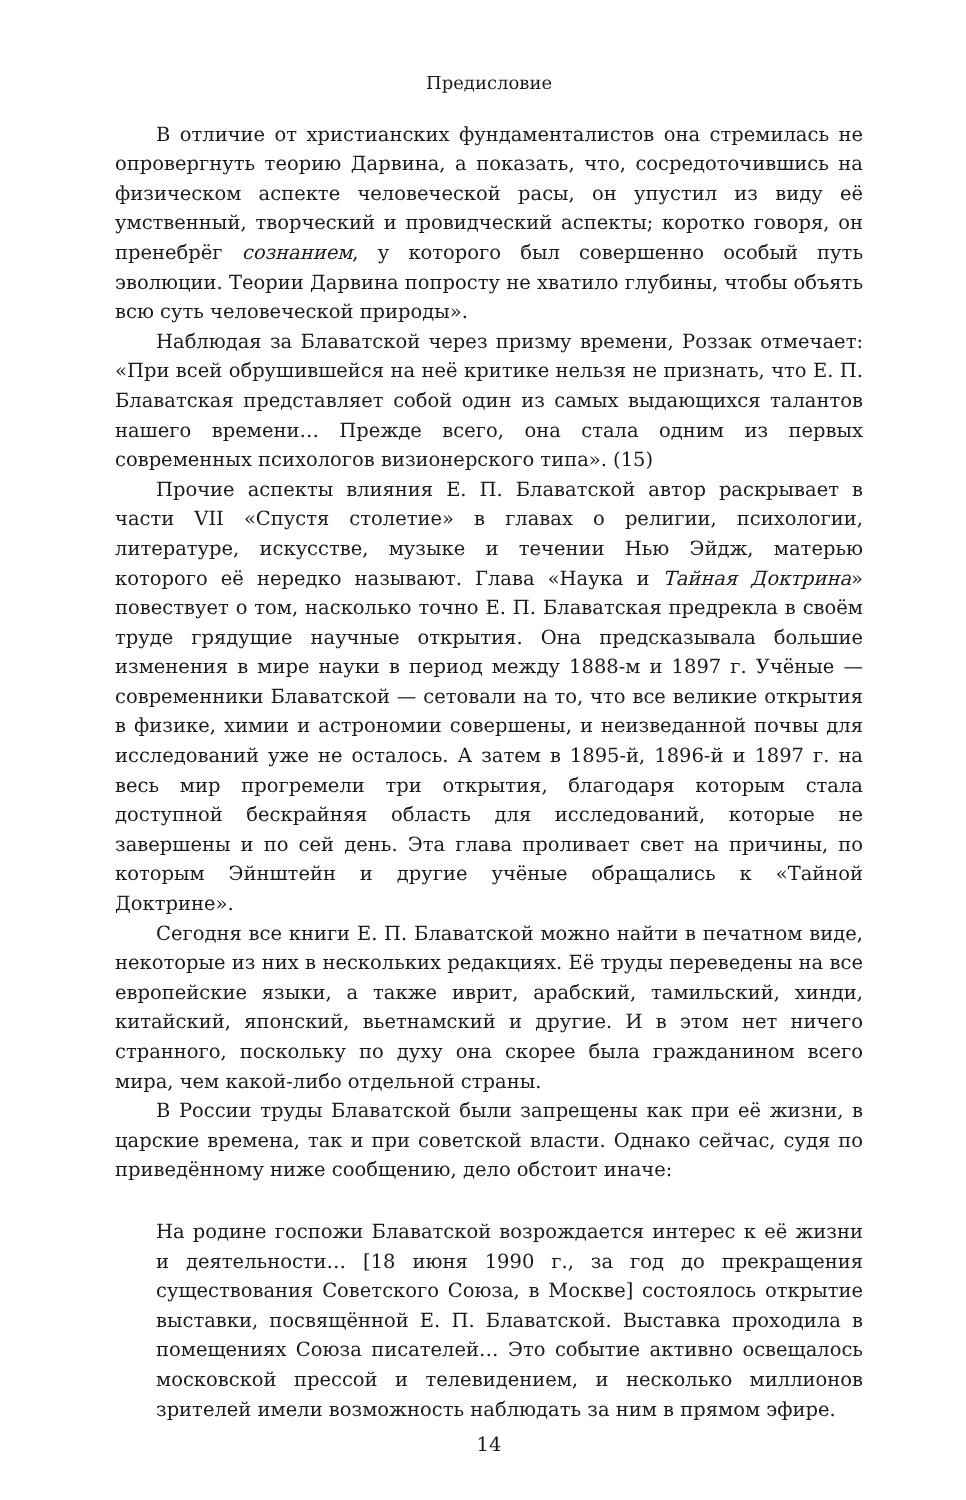Предисловие
В отличие от христианских фундаменталистов она стремилась не опровергнуть теорию Дарвина, а показать, что, сосредоточившись на физическом аспекте человеческой расы, он упустил из виду её умственный, творческий и провидческий аспекты; коротко говоря, он пренебрёг сознанием, у которого был совершенно особый путь эволюции. Теории Дарвина попросту не хватило глубины, чтобы объять всю суть человеческой природы».
Наблюдая за Блаватской через призму времени, Роззак отмечает: «При всей обрушившейся на неё критике нельзя не признать, что Е. П. Блаватская представляет собой один из самых выдающихся талантов нашего времени… Прежде всего, она стала одним из первых современных психологов визионерского типа». (15)
Прочие аспекты влияния Е. П. Блаватской автор раскрывает в части VII «Спустя столетие» в главах о религии, психологии, литературе, искусстве, музыке и течении Нью Эйдж, матерью которого её нередко называют. Глава «Наука и Тайная Доктрина» повествует о том, насколько точно Е. П. Блаватская предрекла в своём труде грядущие научные открытия. Она предсказывала большие изменения в мире науки в период между 1888-м и 1897 г. Учёные — современники Блаватской — сетовали на то, что все великие открытия в физике, химии и астрономии совершены, и неизведанной почвы для исследований уже не осталось. А затем в 1895-й, 1896-й и 1897 г. на весь мир прогремели три открытия, благодаря которым стала доступной бескрайняя область для исследований, которые не завершены и по сей день. Эта глава проливает свет на причины, по которым Эйнштейн и другие учёные обращались к «Тайной Доктрине».
Сегодня все книги Е. П. Блаватской можно найти в печатном виде, некоторые из них в нескольких редакциях. Её труды переведены на все европейские языки, а также иврит, арабский, тамильский, хинди, китайский, японский, вьетнамский и другие. И в этом нет ничего странного, поскольку по духу она скорее была гражданином всего мира, чем какой-либо отдельной страны.
В России труды Блаватской были запрещены как при её жизни, в царские времена, так и при советской власти. Однако сейчас, судя по приведённому ниже сообщению, дело обстоит иначе:
На родине госпожи Блаватской возрождается интерес к её жизни и деятельности… [18 июня 1990 г., за год до прекращения существования Советского Союза, в Москве] состоялось открытие выставки, посвящённой Е. П. Блаватской. Выставка проходила в помещениях Союза писателей… Это событие активно освещалось московской прессой и телевидением, и несколько миллионов зрителей имели возможность наблюдать за ним в прямом эфире.
14